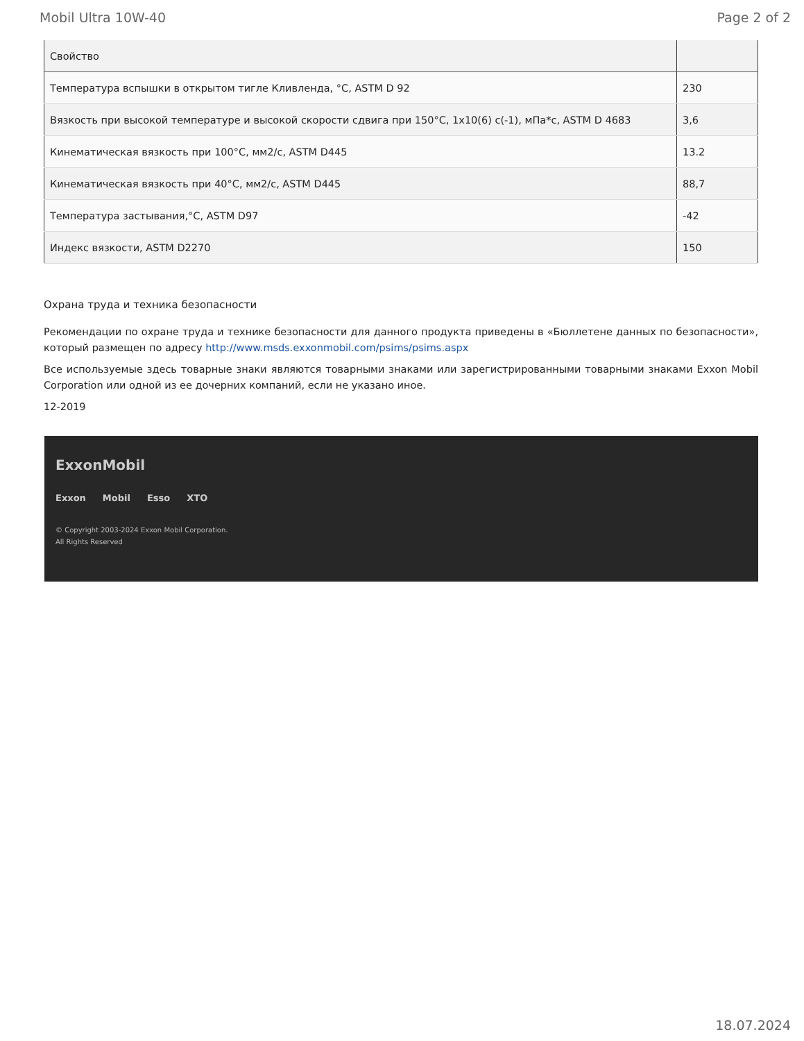Mobil Ultra 10W-40 Page 2 of 2
| Свойство | |
| --- | --- |
| Температура вспышки в открытом тигле Кливленда, °С, ASTM D 92 | 230 |
| Вязкость при высокой температуре и высокой скорости сдвига при 150°С, 1х10(6) с(-1), мПа*с, ASTM D 4683 | 3,6 |
| Кинематическая вязкость при 100°С, мм2/с, ASTM D445 | 13.2 |
| Кинематическая вязкость при 40°С, мм2/с, ASTM D445 | 88,7 |
| Температура застывания,°С, ASTM D97 | -42 |
| Индекс вязкости, ASTM D2270 | 150 |
Охрана труда и техника безопасности
Рекомендации по охране труда и технике безопасности для данного продукта приведены в «Бюллетене данных по безопасности», который размещен по адресу http://www.msds.exxonmobil.com/psims/psims.aspx
Все используемые здесь товарные знаки являются товарными знаками или зарегистрированными товарными знаками Exxon Mobil Corporation или одной из ее дочерних компаний, если не указано иное.
12-2019
ExxonMobil
Exxon Mobil Esso XTO
© Copyright 2003-2024 Exxon Mobil Corporation. All Rights Reserved
18.07.2024